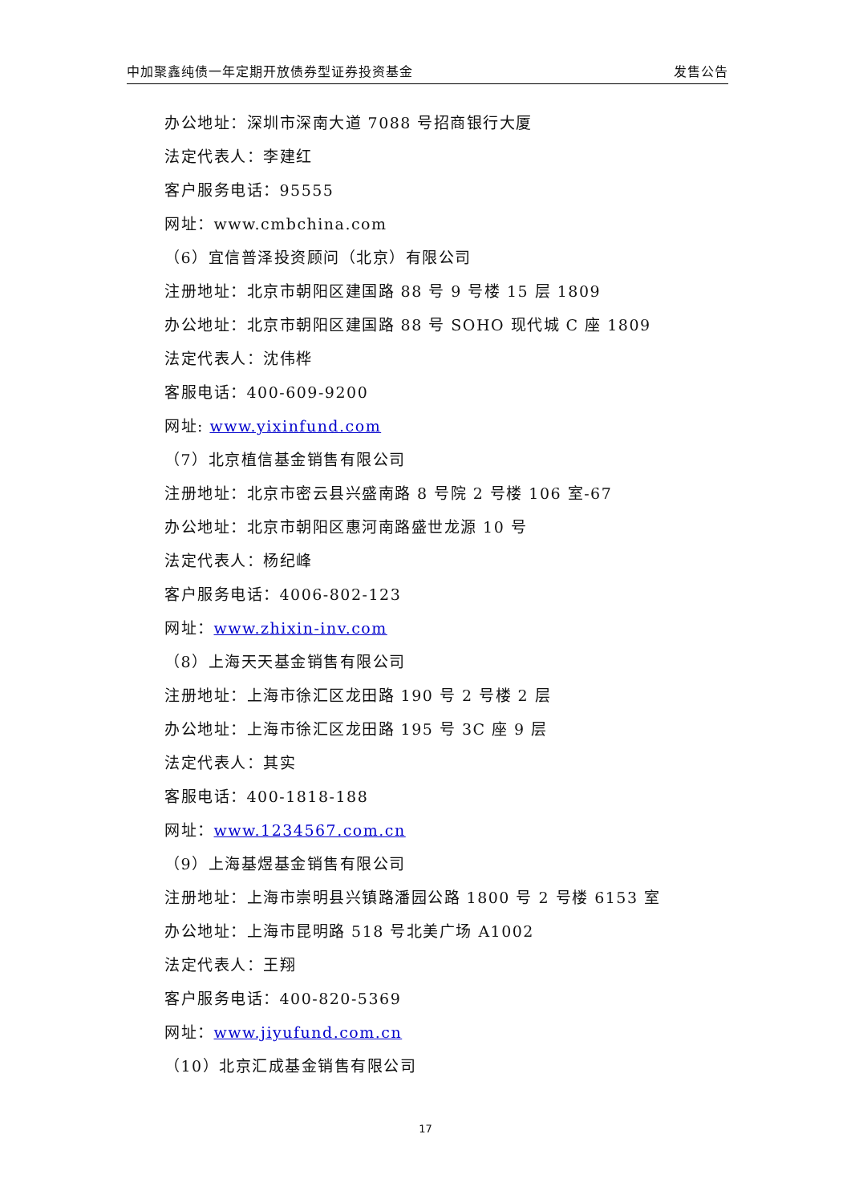中加聚鑫纯债一年定期开放债券型证券投资基金 发售公告
办公地址：深圳市深南大道 7088 号招商银行大厦
法定代表人：李建红
客户服务电话：95555
网址：www.cmbchina.com
（6）宜信普泽投资顾问（北京）有限公司
注册地址：北京市朝阳区建国路 88 号 9 号楼 15 层 1809
办公地址：北京市朝阳区建国路 88 号 SOHO 现代城 C 座 1809
法定代表人：沈伟桦
客服电话：400-609-9200
网址: www.yixinfund.com
（7）北京植信基金销售有限公司
注册地址：北京市密云县兴盛南路 8 号院 2 号楼 106 室-67
办公地址：北京市朝阳区惠河南路盛世龙源 10 号
法定代表人：杨纪峰
客户服务电话：4006-802-123
网址：www.zhixin-inv.com
（8）上海天天基金销售有限公司
注册地址：上海市徐汇区龙田路 190 号 2 号楼 2 层
办公地址：上海市徐汇区龙田路 195 号 3C 座 9 层
法定代表人：其实
客服电话：400-1818-188
网址：www.1234567.com.cn
（9）上海基煜基金销售有限公司
注册地址：上海市崇明县兴镇路潘园公路 1800 号 2 号楼 6153 室
办公地址：上海市昆明路 518 号北美广场 A1002
法定代表人：王翔
客户服务电话：400-820-5369
网址：www.jiyufund.com.cn
（10）北京汇成基金销售有限公司
17